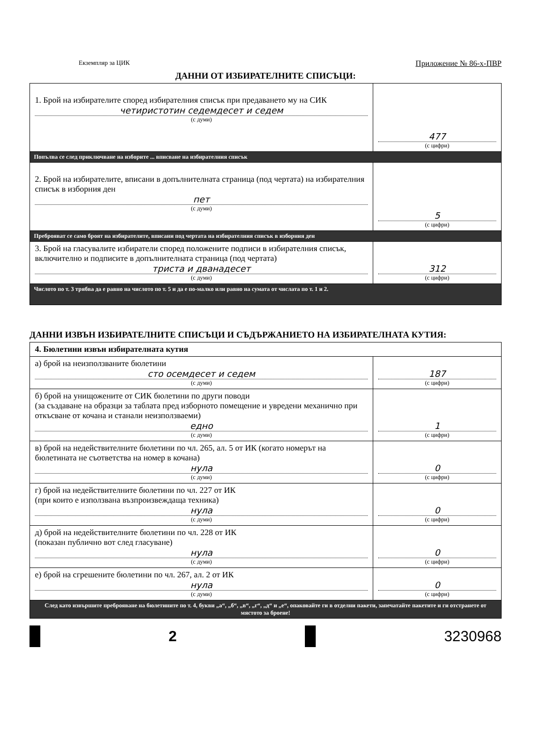Екземпляр за ЦИК Приложение № 86-х-ПВР
ДАННИ ОТ ИЗБИРАТЕЛНИТЕ СПИСЪЦИ:
| 1. Брой на избирателите според избирателния списък при предаването му на СИК четиристотин седемдесет и седем (с думи) | 477 (с цифри) |
| Попълва се след приключване на изборите ... вписване на избирателния списък | |
| 2. Брой на избирателите, вписани в допълнителната страница (под чертата) на избирателния списък в изборния ден пет (с думи) | 5 (с цифри) |
| Преброяват се само броят на избирателите, вписани под чертата на избирателния списък в изборния ден | |
| 3. Брой на гласувалите избиратели според положените подписи в избирателния списък, включително и подписите в допълнителната страница (под чертата) триста и дванадесет (с думи) | 312 (с цифри) |
| Числото по т. 3 трябва да е равно на числото по т. 5 и да е по-малко или равно на сумата от числата по т. 1 и 2. | |
ДАННИ ИЗВЪН ИЗБИРАТЕЛНИТЕ СПИСЪЦИ И СЪДЪРЖАНИЕТО НА ИЗБИРАТЕЛНАТА КУТИЯ:
| 4. Бюлетини извън избирателната кутия | |
| а) брой на неизползваните бюлетини сто осемдесет и седем (с думи) | 187 (с цифри) |
| б) брой на унищожените от СИК бюлетини по други поводи (за създаване на образци за таблата пред изборното помещение и увредени механично при откъсване от кочана и станали неизползваеми) едно (с думи) | 1 (с цифри) |
| в) брой на недействителните бюлетини по чл. 265, ал. 5 от ИК (когато номерът на бюлетината не съответства на номер в кочана) нула (с думи) | 0 (с цифри) |
| г) брой на недействителните бюлетини по чл. 227 от ИК (при които е използвана възпроизвеждаща техника) нула (с думи) | 0 (с цифри) |
| д) брой на недействителните бюлетини по чл. 228 от ИК (показан публично вот след гласуване) нула (с думи) | 0 (с цифри) |
| е) брой на сгрешените бюлетини по чл. 267, ал. 2 от ИК нула (с думи) | 0 (с цифри) |
| След като извършите преброяване на бюлетините по т. 4, букви „а“, „б“, „в“, „г“, „д“ и „е“, опаковайте ги в отделни пакети, запечатайте пакетите и ги отстранете от мястото за броене! | |
2 3230968